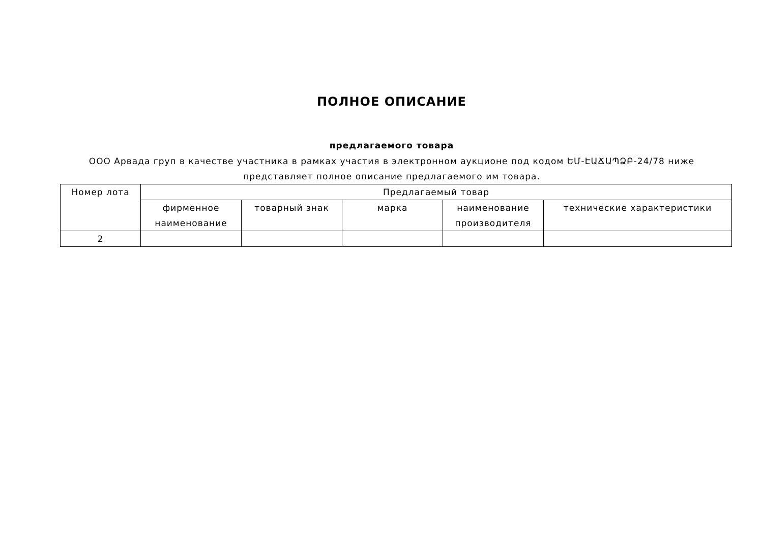ПОЛНОЕ ОПИСАНИЕ
предлагаемого товара
ООО Арвада груп в качестве участника в рамках участия в электронном аукционе под кодом ԵՄ-ԷԱՃԱՊՁԲ-24/78 ниже представляет полное описание предлагаемого им товара.
| Номер лота | Предлагаемый товар | | | | |
| --- | --- | --- | --- | --- | --- |
| | фирменное наименование | товарный знак | марка | наименование производителя | технические характеристики |
| 2 | | | | | |